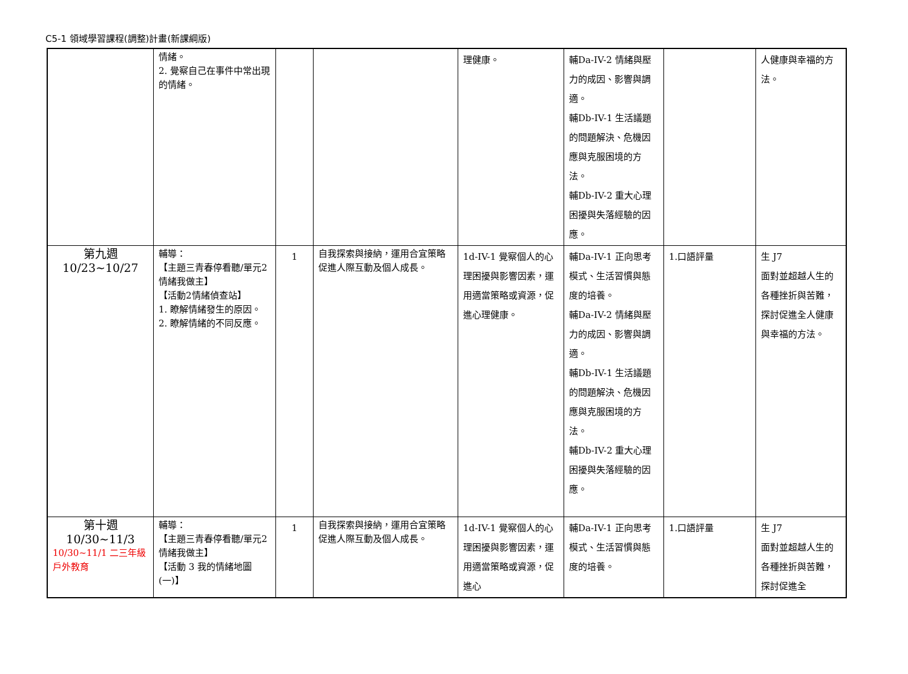C5-1 領域學習課程(調整)計畫(新課綱版)
| | 情緒。 2. 覺察自己在事件中常出現的情緒。 | | | 理健康。 | 輔Da-IV-2 情緒與壓力的成因、影響與調適。 輔Db-IV-1 生活議題的問題解決、危機因應與克服困境的方法。 輔Db-IV-2 重大心理困擾與失落經驗的因應。 | | 人健康與幸福的方法。 |
| 第九週 10/23~10/27 | 輔導： 【主題三青春停看聽/單元2情緒我做主】 【活動2情緒偵查站】 1. 瞭解情緒發生的原因。 2. 瞭解情緒的不同反應。 | 1 | 自我探索與接納，運用合宜策略促進人際互動及個人成長。 | 1d-IV-1 覺察個人的心理困擾與影響因素，運用適當策略或資源，促進心理健康。 | 輔Da-IV-1 正向思考模式、生活習慣與態度的培養。 輔Da-IV-2 情緒與壓力的成因、影響與調適。 輔Db-IV-1 生活議題的問題解決、危機因應與克服困境的方法。 輔Db-IV-2 重大心理困擾與失落經驗的因應。 | 1.口語評量 | 生 J7 面對並超越人生的各種挫折與苦難，探討促進全人健康與幸福的方法。 |
| 第十週 10/30~11/3 10/30~11/1 二三年級戶外教育 | 輔導： 【主題三青春停看聽/單元2情緒我做主】 【活動 3 我的情緒地圖(一)】 | 1 | 自我探索與接納，運用合宜策略促進人際互動及個人成長。 | 1d-IV-1 覺察個人的心理困擾與影響因素，運用適當策略或資源，促進心 | 輔Da-IV-1 正向思考模式、生活習慣與態度的培養。 | 1.口語評量 | 生 J7 面對並超越人生的各種挫折與苦難，探討促進全 |